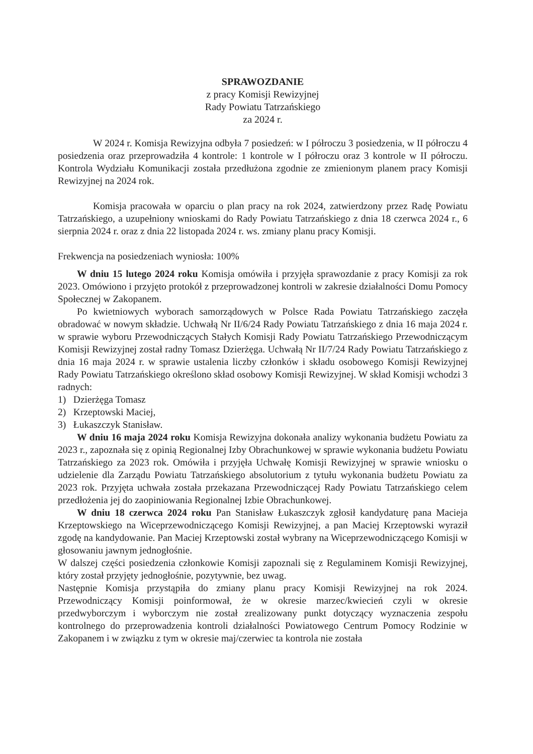SPRAWOZDANIE
z pracy Komisji Rewizyjnej
Rady Powiatu Tatrzańskiego
za 2024 r.
W 2024 r. Komisja Rewizyjna odbyła 7 posiedzeń: w I półroczu 3 posiedzenia, w II półroczu 4 posiedzenia oraz przeprowadziła 4 kontrole: 1 kontrole w I półroczu oraz 3 kontrole w II półroczu. Kontrola Wydziału Komunikacji została przedłużona zgodnie ze zmienionym planem pracy Komisji Rewizyjnej na 2024 rok.
Komisja pracowała w oparciu o plan pracy na rok 2024, zatwierdzony przez Radę Powiatu Tatrzańskiego, a uzupełniony wnioskami do Rady Powiatu Tatrzańskiego z dnia 18 czerwca 2024 r., 6 sierpnia 2024 r. oraz z dnia 22 listopada 2024 r. ws. zmiany planu pracy Komisji.
Frekwencja na posiedzeniach wyniosła: 100%
W dniu 15 lutego 2024 roku Komisja omówiła i przyjęła sprawozdanie z pracy Komisji za rok 2023. Omówiono i przyjęto protokół z przeprowadzonej kontroli w zakresie działalności Domu Pomocy Społecznej w Zakopanem.
Po kwietniowych wyborach samorządowych w Polsce Rada Powiatu Tatrzańskiego zaczęła obradować w nowym składzie. Uchwałą Nr II/6/24 Rady Powiatu Tatrzańskiego z dnia 16 maja 2024 r. w sprawie wyboru Przewodniczących Stałych Komisji Rady Powiatu Tatrzańskiego Przewodniczącym Komisji Rewizyjnej został radny Tomasz Dzierżęga. Uchwałą Nr II/7/24 Rady Powiatu Tatrzańskiego z dnia 16 maja 2024 r. w sprawie ustalenia liczby członków i składu osobowego Komisji Rewizyjnej Rady Powiatu Tatrzańskiego określono skład osobowy Komisji Rewizyjnej. W skład Komisji wchodzi 3 radnych:
1) Dzierżęga Tomasz
2) Krzeptowski Maciej,
3) Łukaszczyk Stanisław.
W dniu 16 maja 2024 roku Komisja Rewizyjna dokonała analizy wykonania budżetu Powiatu za 2023 r., zapoznała się z opinią Regionalnej Izby Obrachunkowej w sprawie wykonania budżetu Powiatu Tatrzańskiego za 2023 rok. Omówiła i przyjęła Uchwałę Komisji Rewizyjnej w sprawie wniosku o udzielenie dla Zarządu Powiatu Tatrzańskiego absolutorium z tytułu wykonania budżetu Powiatu za 2023 rok. Przyjęta uchwała została przekazana Przewodniczącej Rady Powiatu Tatrzańskiego celem przedłożenia jej do zaopiniowania Regionalnej Izbie Obrachunkowej.
W dniu 18 czerwca 2024 roku Pan Stanisław Łukaszczyk zgłosił kandydaturę pana Macieja Krzeptowskiego na Wiceprzewodniczącego Komisji Rewizyjnej, a pan Maciej Krzeptowski wyraził zgodę na kandydowanie. Pan Maciej Krzeptowski został wybrany na Wiceprzewodniczącego Komisji w głosowaniu jawnym jednogłośnie.
W dalszej części posiedzenia członkowie Komisji zapoznali się z Regulaminem Komisji Rewizyjnej, który został przyjęty jednogłośnie, pozytywnie, bez uwag.
Następnie Komisja przystąpiła do zmiany planu pracy Komisji Rewizyjnej na rok 2024. Przewodniczący Komisji poinformował, że w okresie marzec/kwiecień czyli w okresie przedwyborczym i wyborczym nie został zrealizowany punkt dotyczący wyznaczenia zespołu kontrolnego do przeprowadzenia kontroli działalności Powiatowego Centrum Pomocy Rodzinie w Zakopanem i w związku z tym w okresie maj/czerwiec ta kontrola nie została